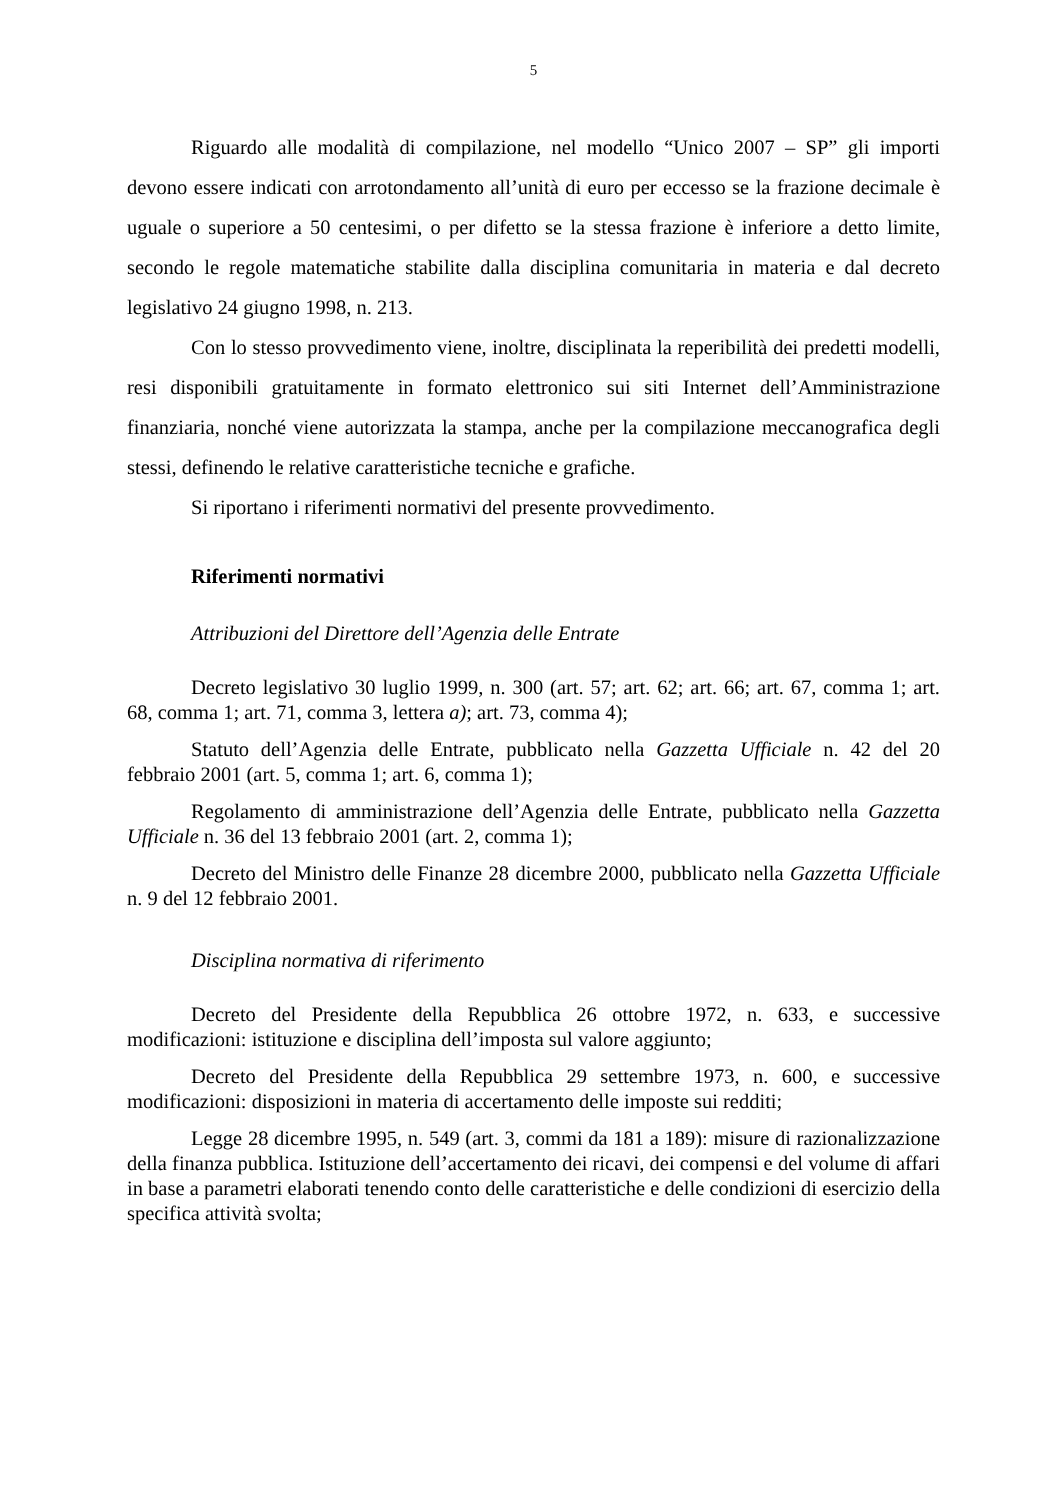5
Riguardo alle modalità di compilazione, nel modello “Unico 2007 – SP” gli importi devono essere indicati con arrotondamento all’unità di euro per eccesso se la frazione decimale è uguale o superiore a 50 centesimi, o per difetto se la stessa frazione è inferiore a detto limite, secondo le regole matematiche stabilite dalla disciplina comunitaria in materia e dal decreto legislativo 24 giugno 1998, n. 213.
Con lo stesso provvedimento viene, inoltre, disciplinata la reperibilità dei predetti modelli, resi disponibili gratuitamente in formato elettronico sui siti Internet dell’Amministrazione finanziaria, nonché viene autorizzata la stampa, anche per la compilazione meccanografica degli stessi, definendo le relative caratteristiche tecniche e grafiche.
Si riportano i riferimenti normativi del presente provvedimento.
Riferimenti normativi
Attribuzioni del Direttore dell’Agenzia delle Entrate
Decreto legislativo 30 luglio 1999, n. 300 (art. 57; art. 62; art. 66; art. 67, comma 1; art. 68, comma 1; art. 71, comma 3, lettera a); art. 73, comma 4);
Statuto dell’Agenzia delle Entrate, pubblicato nella Gazzetta Ufficiale n. 42 del 20 febbraio 2001 (art. 5, comma 1; art. 6, comma 1);
Regolamento di amministrazione dell’Agenzia delle Entrate, pubblicato nella Gazzetta Ufficiale n. 36 del 13 febbraio 2001 (art. 2, comma 1);
Decreto del Ministro delle Finanze 28 dicembre 2000, pubblicato nella Gazzetta Ufficiale n. 9 del 12 febbraio 2001.
Disciplina normativa di riferimento
Decreto del Presidente della Repubblica 26 ottobre 1972, n. 633, e successive modificazioni: istituzione e disciplina dell’imposta sul valore aggiunto;
Decreto del Presidente della Repubblica 29 settembre 1973, n. 600, e successive modificazioni: disposizioni in materia di accertamento delle imposte sui redditi;
Legge 28 dicembre 1995, n. 549 (art. 3, commi da 181 a 189): misure di razionalizzazione della finanza pubblica. Istituzione dell’accertamento dei ricavi, dei compensi e del volume di affari in base a parametri elaborati tenendo conto delle caratteristiche e delle condizioni di esercizio della specifica attività svolta;